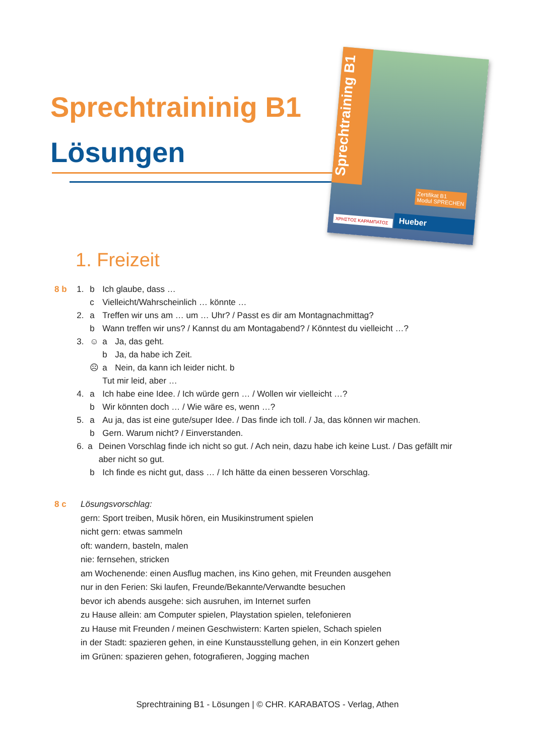Sprechtraininig B1
Lösungen
Sprechtraining B1
Zertifikat B1
Modul SPRECHEN
ΧΡΗΣΤΟΣ ΚΑΡΑΜΠΑΤΟΣ Hueber
1. Freizeit
8 b 1. b Ich glaube, dass …
c Vielleicht/Wahrscheinlich … könnte …
2. a Treffen wir uns am … um … Uhr? / Passt es dir am Montagnachmittag?
b Wann treffen wir uns? / Kannst du am Montagabend? / Könntest du vielleicht …?
3. ☺ a Ja, das geht.
b Ja, da habe ich Zeit.
☹ a Nein, da kann ich leider nicht. b
Tut mir leid, aber …
4. a Ich habe eine Idee. / Ich würde gern … / Wollen wir vielleicht …?
b Wir könnten doch … / Wie wäre es, wenn …?
5. a Au ja, das ist eine gute/super Idee. / Das finde ich toll. / Ja, das können wir machen.
b Gern. Warum nicht? / Einverstanden.
6. a Deinen Vorschlag finde ich nicht so gut. / Ach nein, dazu habe ich keine Lust. / Das gefällt mir aber nicht so gut.
b Ich finde es nicht gut, dass … / Ich hätte da einen besseren Vorschlag.
8 c Lösungsvorschlag:
gern: Sport treiben, Musik hören, ein Musikinstrument spielen
nicht gern: etwas sammeln
oft: wandern, basteln, malen
nie: fernsehen, stricken
am Wochenende: einen Ausflug machen, ins Kino gehen, mit Freunden ausgehen
nur in den Ferien: Ski laufen, Freunde/Bekannte/Verwandte besuchen
bevor ich abends ausgehe: sich ausruhen, im Internet surfen
zu Hause allein: am Computer spielen, Playstation spielen, telefonieren
zu Hause mit Freunden / meinen Geschwistern: Karten spielen, Schach spielen
in der Stadt: spazieren gehen, in eine Kunstausstellung gehen, in ein Konzert gehen
im Grünen: spazieren gehen, fotografieren, Jogging machen
Sprechtraining B1 - Lösungen | © CHR. KARABATOS - Verlag, Athen